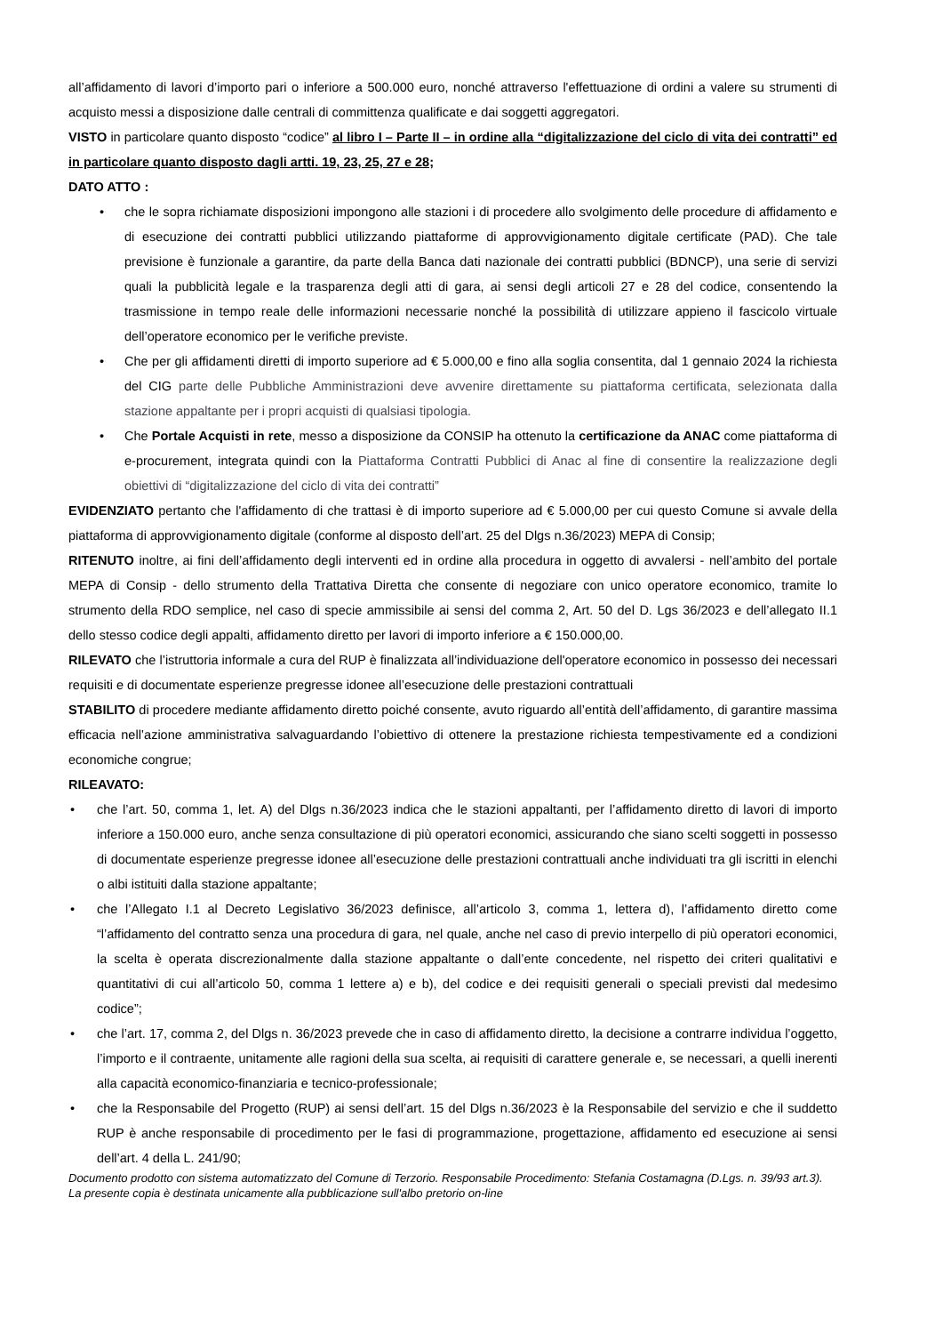all’affidamento di lavori d’importo pari o inferiore a 500.000 euro, nonché attraverso l'effettuazione di ordini a valere su strumenti di acquisto messi a disposizione dalle centrali di committenza qualificate e dai soggetti aggregatori.
VISTO in particolare quanto disposto “codice” al libro I – Parte II – in ordine alla “digitalizzazione del ciclo di vita dei contratti” ed in particolare quanto disposto dagli artti. 19, 23, 25, 27 e 28;
DATO ATTO :
• che le sopra richiamate disposizioni impongono alle stazioni i di procedere allo svolgimento delle procedure di affidamento e di esecuzione dei contratti pubblici utilizzando piattaforme di approvvigionamento digitale certificate (PAD). Che tale previsione è funzionale a garantire, da parte della Banca dati nazionale dei contratti pubblici (BDNCP), una serie di servizi quali la pubblicità legale e la trasparenza degli atti di gara, ai sensi degli articoli 27 e 28 del codice, consentendo la trasmissione in tempo reale delle informazioni necessarie nonché la possibilità di utilizzare appieno il fascicolo virtuale dell’operatore economico per le verifiche previste.
• Che per gli affidamenti diretti di importo superiore ad € 5.000,00 e fino alla soglia consentita, dal 1 gennaio 2024 la richiesta del CIG parte delle Pubbliche Amministrazioni deve avvenire direttamente su piattaforma certificata, selezionata dalla stazione appaltante per i propri acquisti di qualsiasi tipologia.
• Che Portale Acquisti in rete, messo a disposizione da CONSIP ha ottenuto la certificazione da ANAC come piattaforma di e-procurement, integrata quindi con la Piattaforma Contratti Pubblici di Anac al fine di consentire la realizzazione degli obiettivi di “digitalizzazione del ciclo di vita dei contratti”
EVIDENZIATO pertanto che l'affidamento di che trattasi è di importo superiore ad € 5.000,00 per cui questo Comune si avvale della piattaforma di approvvigionamento digitale (conforme al disposto dell’art. 25 del Dlgs n.36/2023) MEPA di Consip;
RITENUTO inoltre, ai fini dell’affidamento degli interventi ed in ordine alla procedura in oggetto di avvalersi - nell’ambito del portale MEPA di Consip - dello strumento della Trattativa Diretta che consente di negoziare con unico operatore economico, tramite lo strumento della RDO semplice, nel caso di specie ammissibile ai sensi del comma 2, Art. 50 del D. Lgs 36/2023 e dell’allegato II.1 dello stesso codice degli appalti, affidamento diretto per lavori di importo inferiore a € 150.000,00.
RILEVATO che l’istruttoria informale a cura del RUP è finalizzata all’individuazione dell'operatore economico in possesso dei necessari requisiti e di documentate esperienze pregresse idonee all’esecuzione delle prestazioni contrattuali
STABILITO di procedere mediante affidamento diretto poiché consente, avuto riguardo all’entità dell’affidamento, di garantire massima efficacia nell’azione amministrativa salvaguardando l’obiettivo di ottenere la prestazione richiesta tempestivamente ed a condizioni economiche congrue;
RILEAVATO:
• che l’art. 50, comma 1, let. A) del Dlgs n.36/2023 indica che le stazioni appaltanti, per l’affidamento diretto di lavori di importo inferiore a 150.000 euro, anche senza consultazione di più operatori economici, assicurando che siano scelti soggetti in possesso di documentate esperienze pregresse idonee all’esecuzione delle prestazioni contrattuali anche individuati tra gli iscritti in elenchi o albi istituiti dalla stazione appaltante;
• che l’Allegato I.1 al Decreto Legislativo 36/2023 definisce, all’articolo 3, comma 1, lettera d), l’affidamento diretto come “l’affidamento del contratto senza una procedura di gara, nel quale, anche nel caso di previo interpello di più operatori economici, la scelta è operata discrezionalmente dalla stazione appaltante o dall’ente concedente, nel rispetto dei criteri qualitativi e quantitativi di cui all’articolo 50, comma 1 lettere a) e b), del codice e dei requisiti generali o speciali previsti dal medesimo codice”;
• che l’art. 17, comma 2, del Dlgs n. 36/2023 prevede che in caso di affidamento diretto, la decisione a contrarre individua l’oggetto, l’importo e il contraente, unitamente alle ragioni della sua scelta, ai requisiti di carattere generale e, se necessari, a quelli inerenti alla capacità economico-finanziaria e tecnico-professionale;
• che la Responsabile del Progetto (RUP) ai sensi dell’art. 15 del Dlgs n.36/2023 è la Responsabile del servizio e che il suddetto RUP è anche responsabile di procedimento per le fasi di programmazione, progettazione, affidamento ed esecuzione ai sensi dell’art. 4 della L. 241/90;
Documento prodotto con sistema automatizzato del Comune di Terzorio. Responsabile Procedimento: Stefania Costamagna (D.Lgs. n. 39/93 art.3). La presente copia è destinata unicamente alla pubblicazione sull'albo pretorio on-line